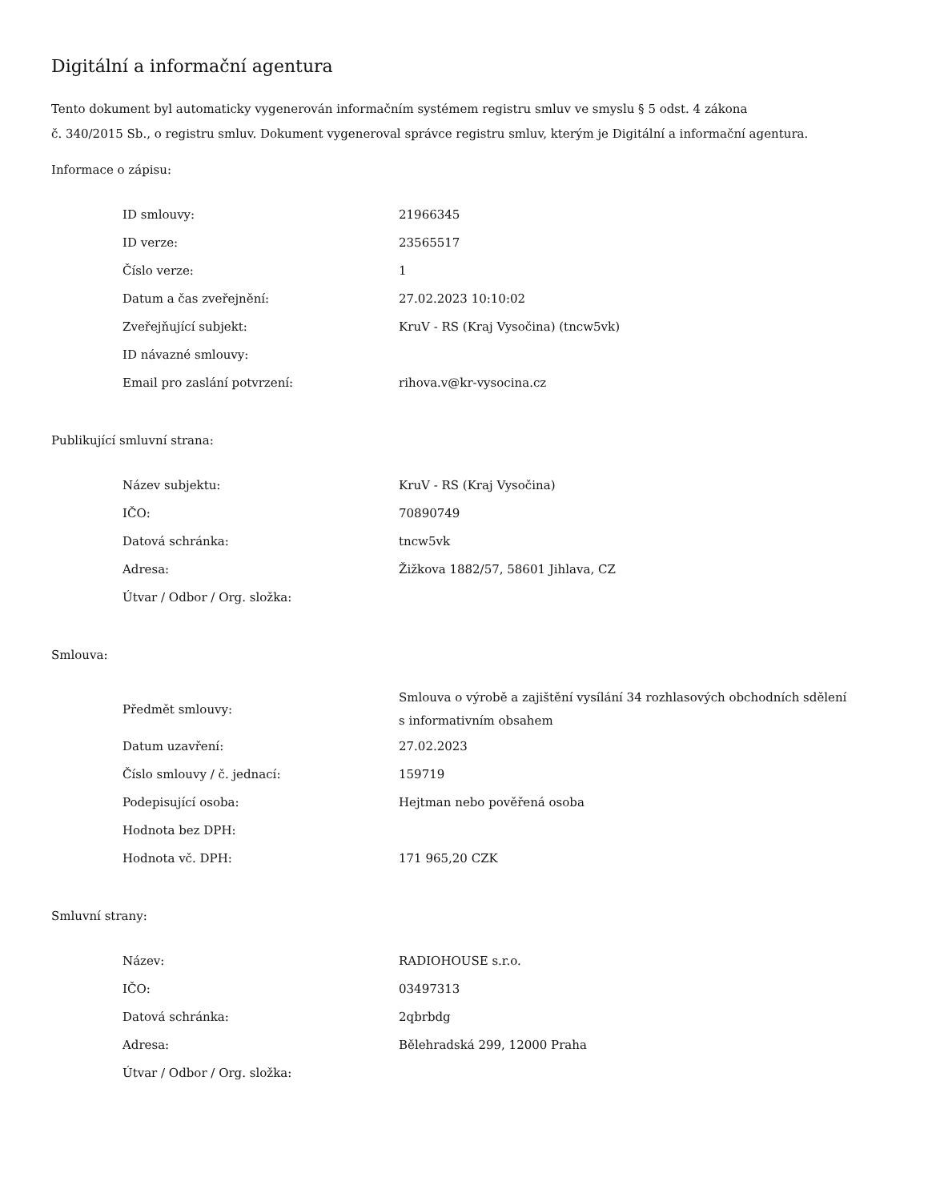Digitální a informační agentura
Tento dokument byl automaticky vygenerován informačním systémem registru smluv ve smyslu § 5 odst. 4 zákona
č. 340/2015 Sb., o registru smluv. Dokument vygeneroval správce registru smluv, kterým je Digitální a informační agentura.
Informace o zápisu:
| ID smlouvy: | 21966345 |
| ID verze: | 23565517 |
| Číslo verze: | 1 |
| Datum a čas zveřejnění: | 27.02.2023 10:10:02 |
| Zveřejňující subjekt: | KruV - RS (Kraj Vysočina) (tncw5vk) |
| ID návazné smlouvy: | |
| Email pro zaslání potvrzení: | rihova.v@kr-vysocina.cz |
Publikující smluvní strana:
| Název subjektu: | KruV - RS (Kraj Vysočina) |
| IČO: | 70890749 |
| Datová schránka: | tncw5vk |
| Adresa: | Žižkova 1882/57, 58601 Jihlava, CZ |
| Útvar / Odbor / Org. složka: | |
Smlouva:
| Předmět smlouvy: | Smlouva o výrobě a zajištění vysílání 34 rozhlasových obchodních sdělení s informativním obsahem |
| Datum uzavření: | 27.02.2023 |
| Číslo smlouvy / č. jednací: | 159719 |
| Podepisující osoba: | Hejtman nebo pověřená osoba |
| Hodnota bez DPH: | |
| Hodnota vč. DPH: | 171 965,20 CZK |
Smluvní strany:
| Název: | RADIOHOUSE s.r.o. |
| IČO: | 03497313 |
| Datová schránka: | 2qbrbdg |
| Adresa: | Bělehradská 299, 12000 Praha |
| Útvar / Odbor / Org. složka: | |